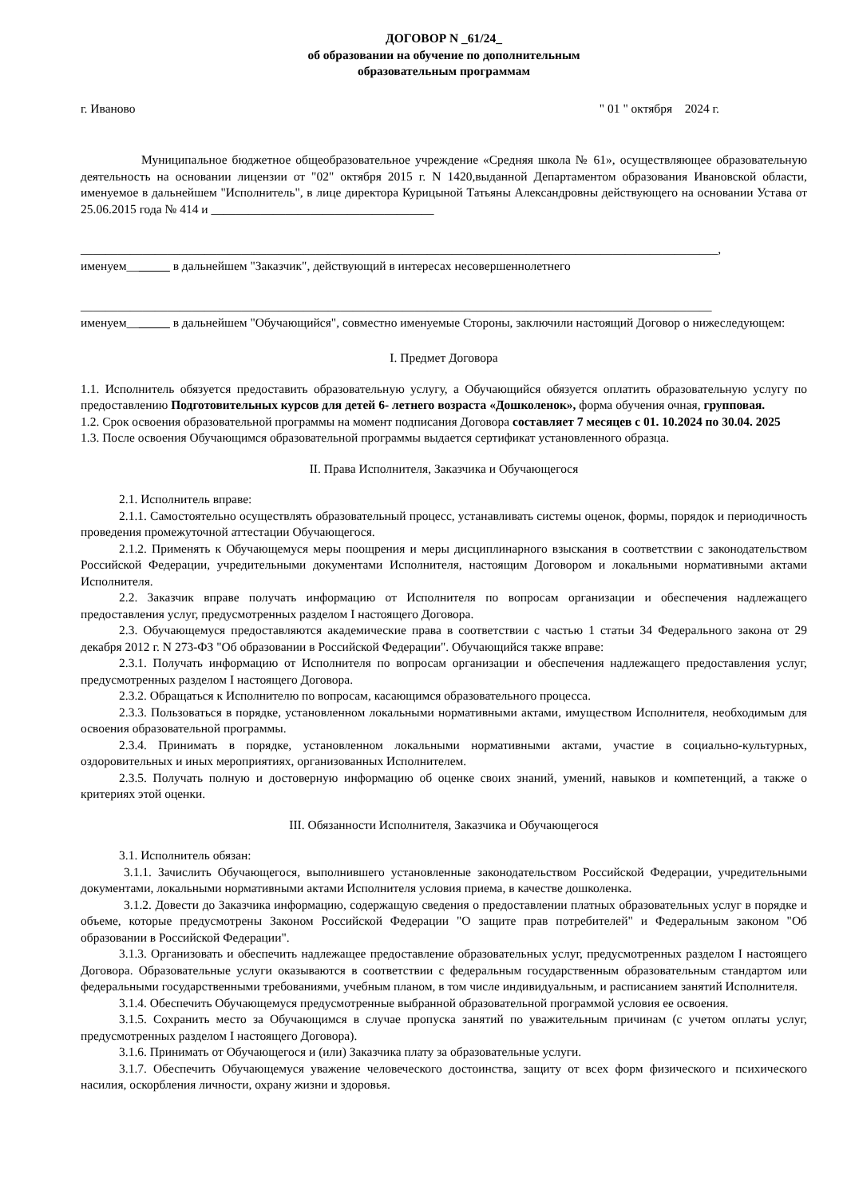ДОГОВОР N _61/24_
об образовании на обучение по дополнительным
образовательным программам
г. Иваново " 01 " октября 2024 г.
Муниципальное бюджетное общеобразовательное учреждение «Средняя школа № 61», осуществляющее образовательную деятельность на основании лицензии от "02" октября 2015 г. N 1420,выданной Департаментом образования Ивановской области, именуемое в дальнейшем "Исполнитель", в лице директора Курицыной Татьяны Александровны действующего на основании Устава от 25.06.2015 года № 414 и ____________________________________
_______________________________________________________________________________________________________,
именуем_______ в дальнейшем "Заказчик", действующий в интересах несовершеннолетнего
______________________________________________________________________________________________________
именуем_______ в дальнейшем "Обучающийся", совместно именуемые Стороны, заключили настоящий Договор о нижеследующем:
I. Предмет Договора
1.1. Исполнитель обязуется предоставить образовательную услугу, а Обучающийся обязуется оплатить образовательную услугу по предоставлению Подготовительных курсов для детей 6- летнего возраста «Дошколенок», форма обучения очная, групповая.
1.2. Срок освоения образовательной программы на момент подписания Договора составляет 7 месяцев с 01. 10.2024 по 30.04. 2025
1.3. После освоения Обучающимся образовательной программы выдается сертификат установленного образца.
II. Права Исполнителя, Заказчика и Обучающегося
2.1. Исполнитель вправе:
2.1.1. Самостоятельно осуществлять образовательный процесс, устанавливать системы оценок, формы, порядок и периодичность проведения промежуточной аттестации Обучающегося.
2.1.2. Применять к Обучающемуся меры поощрения и меры дисциплинарного взыскания в соответствии с законодательством Российской Федерации, учредительными документами Исполнителя, настоящим Договором и локальными нормативными актами Исполнителя.
2.2. Заказчик вправе получать информацию от Исполнителя по вопросам организации и обеспечения надлежащего предоставления услуг, предусмотренных разделом I настоящего Договора.
2.3. Обучающемуся предоставляются академические права в соответствии с частью 1 статьи 34 Федерального закона от 29 декабря 2012 г. N 273-ФЗ "Об образовании в Российской Федерации". Обучающийся также вправе:
2.3.1. Получать информацию от Исполнителя по вопросам организации и обеспечения надлежащего предоставления услуг, предусмотренных разделом I настоящего Договора.
2.3.2. Обращаться к Исполнителю по вопросам, касающимся образовательного процесса.
2.3.3. Пользоваться в порядке, установленном локальными нормативными актами, имуществом Исполнителя, необходимым для освоения образовательной программы.
2.3.4. Принимать в порядке, установленном локальными нормативными актами, участие в социально-культурных, оздоровительных и иных мероприятиях, организованных Исполнителем.
2.3.5. Получать полную и достоверную информацию об оценке своих знаний, умений, навыков и компетенций, а также о критериях этой оценки.
III. Обязанности Исполнителя, Заказчика и Обучающегося
3.1. Исполнитель обязан:
3.1.1. Зачислить Обучающегося, выполнившего установленные законодательством Российской Федерации, учредительными документами, локальными нормативными актами Исполнителя условия приема, в качестве дошколенка.
3.1.2. Довести до Заказчика информацию, содержащую сведения о предоставлении платных образовательных услуг в порядке и объеме, которые предусмотрены Законом Российской Федерации "О защите прав потребителей" и Федеральным законом "Об образовании в Российской Федерации".
3.1.3. Организовать и обеспечить надлежащее предоставление образовательных услуг, предусмотренных разделом I настоящего Договора. Образовательные услуги оказываются в соответствии с федеральным государственным образовательным стандартом или федеральными государственными требованиями, учебным планом, в том числе индивидуальным, и расписанием занятий Исполнителя.
3.1.4. Обеспечить Обучающемуся предусмотренные выбранной образовательной программой условия ее освоения.
3.1.5. Сохранить место за Обучающимся в случае пропуска занятий по уважительным причинам (с учетом оплаты услуг, предусмотренных разделом I настоящего Договора).
3.1.6. Принимать от Обучающегося и (или) Заказчика плату за образовательные услуги.
3.1.7. Обеспечить Обучающемуся уважение человеческого достоинства, защиту от всех форм физического и психического насилия, оскорбления личности, охрану жизни и здоровья.